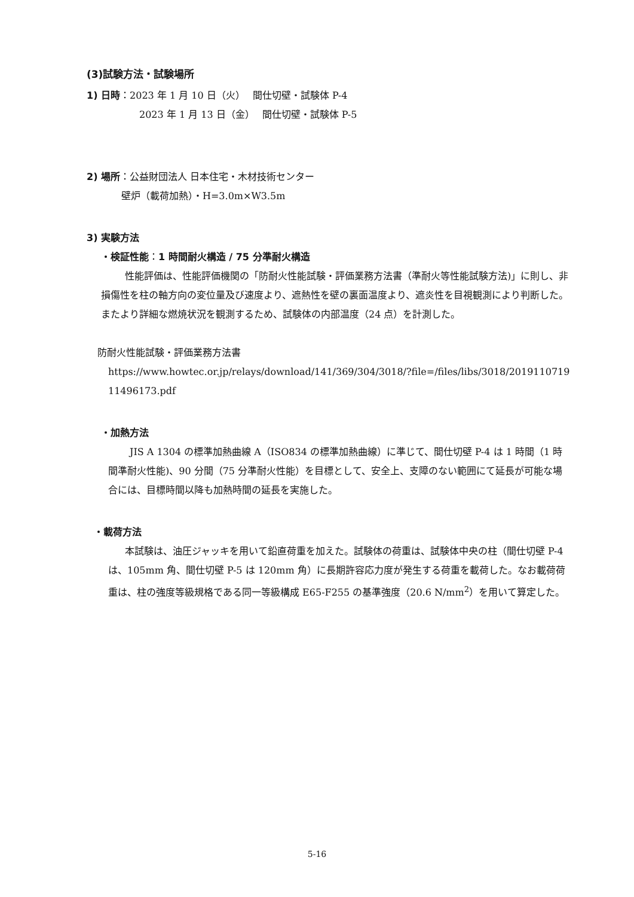(3)試験方法・試験場所
1) 日時：2023 年 1 月 10 日（火）　 間仕切壁・試験体 P-4
2023 年 1 月 13 日（金）　 間仕切壁・試験体 P-5
2) 場所：公益財団法人 日本住宅・木材技術センター
壁炉（載荷加熱）・H=3.0m×W3.5m
3) 実験方法
・検証性能：1 時間耐火構造 / 75 分準耐火構造
性能評価は、性能評価機関の「防耐火性能試験・評価業務方法書（準耐火等性能試験方法)」に則し、非損傷性を柱の軸方向の変位量及び速度より、遮熱性を壁の裏面温度より、遮炎性を目視観測により判断した。またより詳細な燃焼状況を観測するため、試験体の内部温度（24 点）を計測した。
防耐火性能試験・評価業務方法書
https://www.howtec.or.jp/relays/download/141/369/304/3018/?file=/files/libs/3018/201911071911496173.pdf
・加熱方法
JIS A 1304 の標準加熱曲線 A（ISO834 の標準加熱曲線）に準じて、間仕切壁 P-4 は 1 時間（1 時間準耐火性能)、90 分間（75 分準耐火性能）を目標として、安全上、支障のない範囲にて延長が可能な場合には、目標時間以降も加熱時間の延長を実施した。
・載荷方法
本試験は、油圧ジャッキを用いて鉛直荷重を加えた。試験体の荷重は、試験体中央の柱（間仕切壁 P-4 は、105mm 角、間仕切壁 P-5 は 120mm 角）に長期許容応力度が発生する荷重を載荷した。なお載荷荷重は、柱の強度等級規格である同一等級構成 E65-F255 の基準強度（20.6 N/mm<sup>2</sup>）を用いて算定した。
5-16